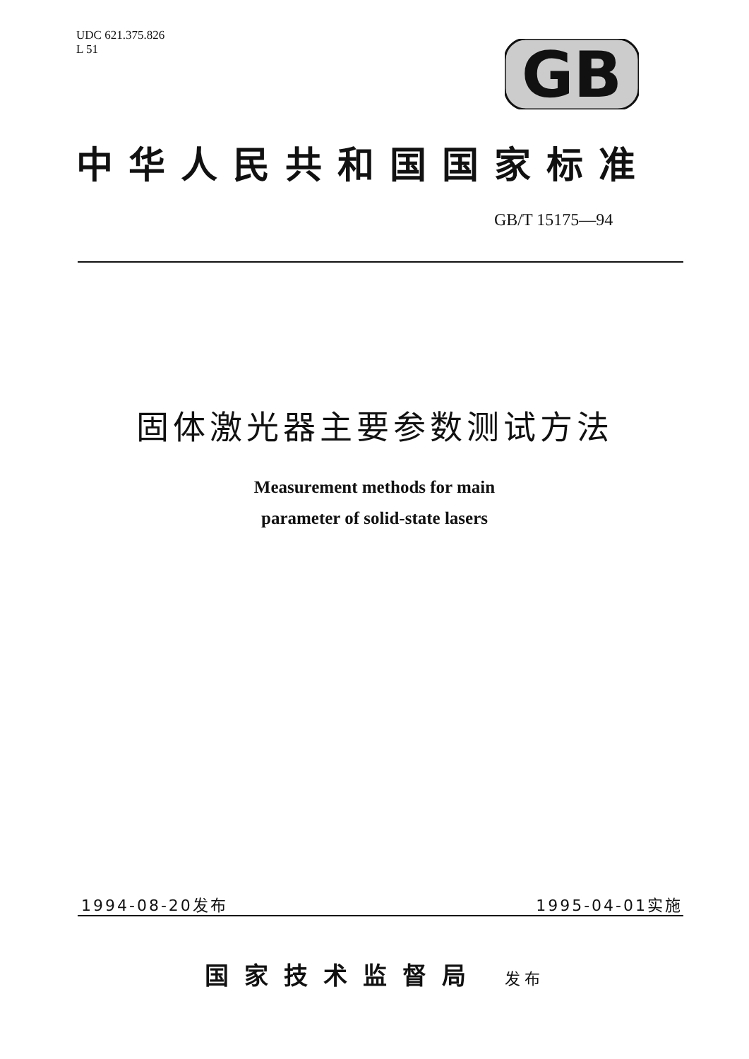UDC 621.375.826
L 51
GB
中华人民共和国国家标准
GB/T 15175—94
固体激光器主要参数测试方法
Measurement methods for main
parameter of solid-state lasers
1994-08-20发布 1995-04-01实施
国家技术监督局 发布